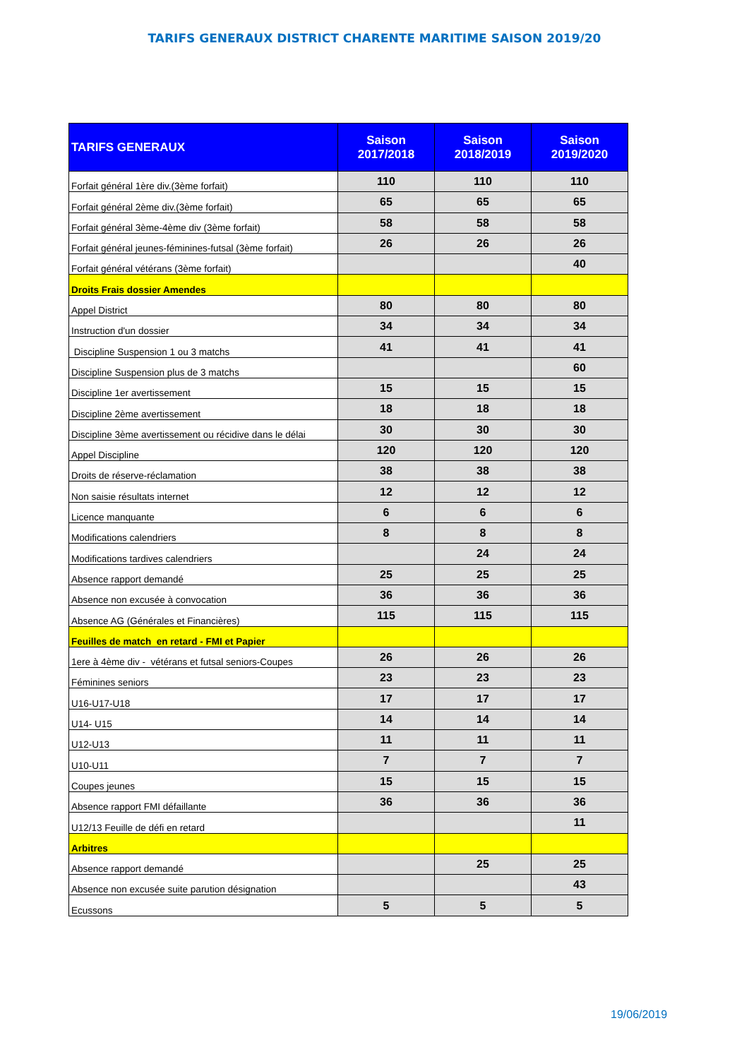TARIFS GENERAUX DISTRICT CHARENTE MARITIME SAISON 2019/20
| TARIFS GENERAUX | Saison 2017/2018 | Saison 2018/2019 | Saison 2019/2020 |
| --- | --- | --- | --- |
| Forfait général 1ère div.(3ème forfait) | 110 | 110 | 110 |
| Forfait général 2ème div.(3ème forfait) | 65 | 65 | 65 |
| Forfait général 3ème-4ème div (3ème forfait) | 58 | 58 | 58 |
| Forfait général jeunes-féminines-futsal (3ème forfait) | 26 | 26 | 26 |
| Forfait général vétérans (3ème forfait) | | | 40 |
| Droits Frais dossier Amendes | | | |
| Appel District | 80 | 80 | 80 |
| Instruction d'un dossier | 34 | 34 | 34 |
| Discipline Suspension 1 ou 3 matchs | 41 | 41 | 41 |
| Discipline Suspension plus de 3 matchs | | | 60 |
| Discipline 1er avertissement | 15 | 15 | 15 |
| Discipline 2ème avertissement | 18 | 18 | 18 |
| Discipline 3ème avertissement ou récidive dans le délai | 30 | 30 | 30 |
| Appel Discipline | 120 | 120 | 120 |
| Droits de réserve-réclamation | 38 | 38 | 38 |
| Non saisie résultats internet | 12 | 12 | 12 |
| Licence manquante | 6 | 6 | 6 |
| Modifications calendriers | 8 | 8 | 8 |
| Modifications tardives calendriers | | 24 | 24 |
| Absence rapport demandé | 25 | 25 | 25 |
| Absence non excusée à convocation | 36 | 36 | 36 |
| Absence AG (Générales et Financières) | 115 | 115 | 115 |
| Feuilles de match en retard - FMI et Papier | | | |
| 1ere à 4ème div - vétérans et futsal seniors-Coupes | 26 | 26 | 26 |
| Féminines seniors | 23 | 23 | 23 |
| U16-U17-U18 | 17 | 17 | 17 |
| U14- U15 | 14 | 14 | 14 |
| U12-U13 | 11 | 11 | 11 |
| U10-U11 | 7 | 7 | 7 |
| Coupes jeunes | 15 | 15 | 15 |
| Absence rapport FMI défaillante | 36 | 36 | 36 |
| U12/13 Feuille de défi en retard | | | 11 |
| Arbitres | | | |
| Absence rapport demandé | | 25 | 25 |
| Absence non excusée suite parution désignation | | | 43 |
| Ecussons | 5 | 5 | 5 |
19/06/2019